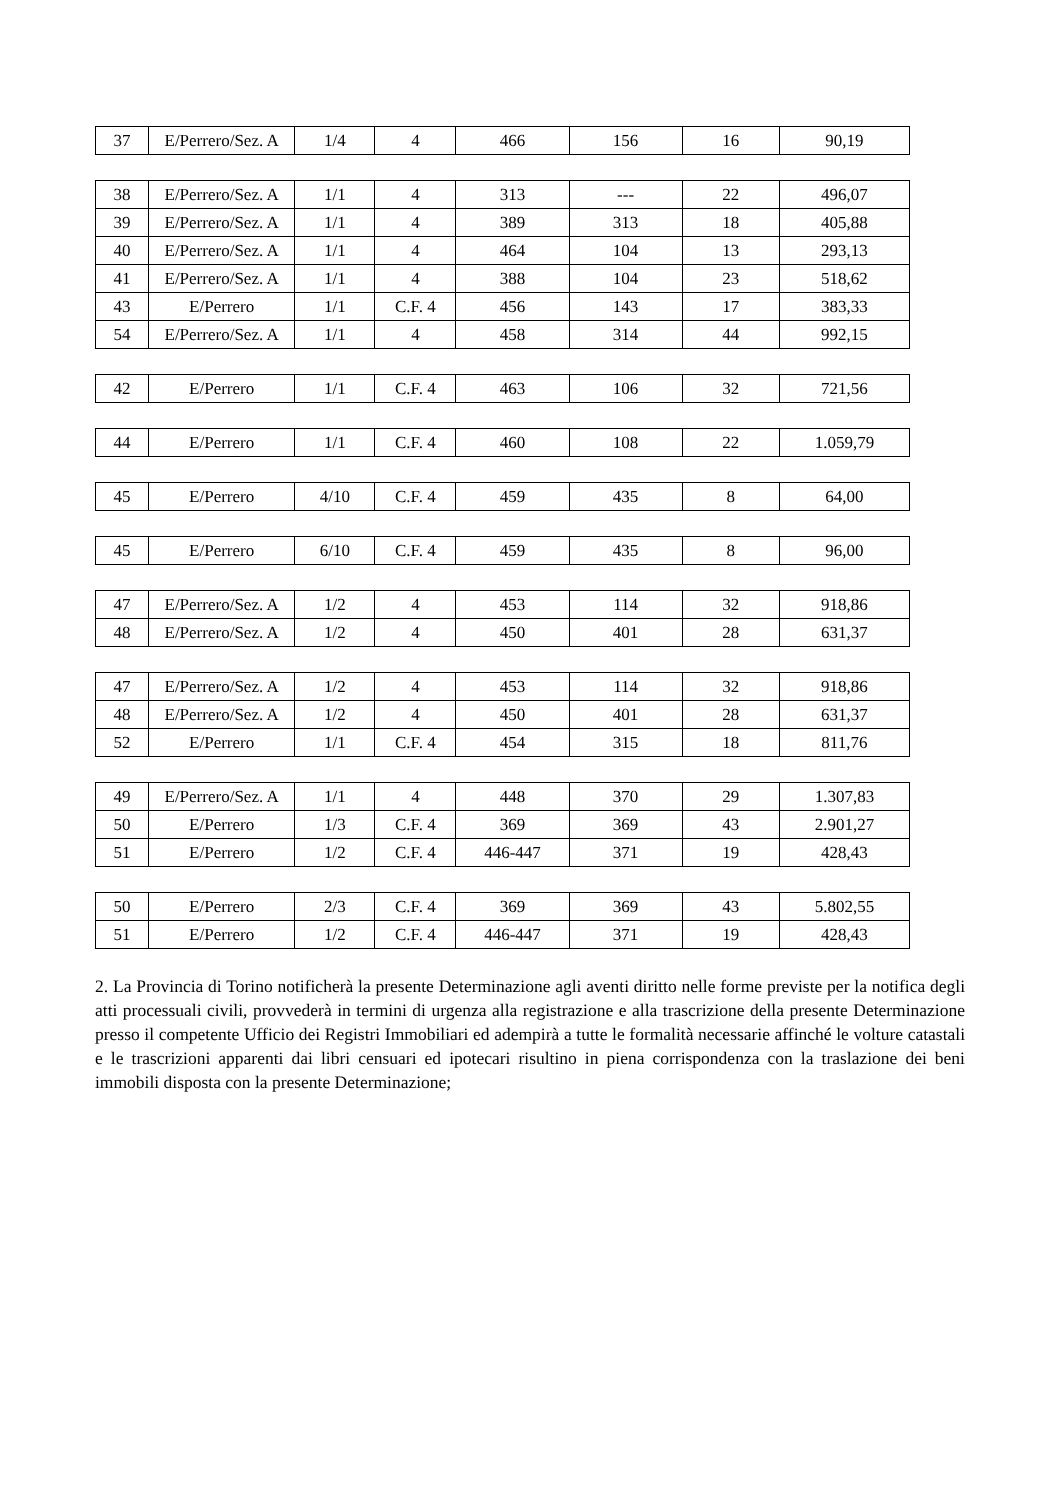| 37 | E/Perrero/Sez. A | 1/4 | 4 | 466 | 156 | 16 | 90,19 |
| 38 | E/Perrero/Sez. A | 1/1 | 4 | 313 | --- | 22 | 496,07 |
| 39 | E/Perrero/Sez. A | 1/1 | 4 | 389 | 313 | 18 | 405,88 |
| 40 | E/Perrero/Sez. A | 1/1 | 4 | 464 | 104 | 13 | 293,13 |
| 41 | E/Perrero/Sez. A | 1/1 | 4 | 388 | 104 | 23 | 518,62 |
| 43 | E/Perrero | 1/1 | C.F. 4 | 456 | 143 | 17 | 383,33 |
| 54 | E/Perrero/Sez. A | 1/1 | 4 | 458 | 314 | 44 | 992,15 |
| 42 | E/Perrero | 1/1 | C.F. 4 | 463 | 106 | 32 | 721,56 |
| 44 | E/Perrero | 1/1 | C.F. 4 | 460 | 108 | 22 | 1.059,79 |
| 45 | E/Perrero | 4/10 | C.F. 4 | 459 | 435 | 8 | 64,00 |
| 45 | E/Perrero | 6/10 | C.F. 4 | 459 | 435 | 8 | 96,00 |
| 47 | E/Perrero/Sez. A | 1/2 | 4 | 453 | 114 | 32 | 918,86 |
| 48 | E/Perrero/Sez. A | 1/2 | 4 | 450 | 401 | 28 | 631,37 |
| 47 | E/Perrero/Sez. A | 1/2 | 4 | 453 | 114 | 32 | 918,86 |
| 48 | E/Perrero/Sez. A | 1/2 | 4 | 450 | 401 | 28 | 631,37 |
| 52 | E/Perrero | 1/1 | C.F. 4 | 454 | 315 | 18 | 811,76 |
| 49 | E/Perrero/Sez. A | 1/1 | 4 | 448 | 370 | 29 | 1.307,83 |
| 50 | E/Perrero | 1/3 | C.F. 4 | 369 | 369 | 43 | 2.901,27 |
| 51 | E/Perrero | 1/2 | C.F. 4 | 446-447 | 371 | 19 | 428,43 |
| 50 | E/Perrero | 2/3 | C.F. 4 | 369 | 369 | 43 | 5.802,55 |
| 51 | E/Perrero | 1/2 | C.F. 4 | 446-447 | 371 | 19 | 428,43 |
2. La Provincia di Torino notificherà la presente Determinazione agli aventi diritto nelle forme previste per la notifica degli atti processuali civili, provvederà in termini di urgenza alla registrazione e alla trascrizione della presente Determinazione presso il competente Ufficio dei Registri Immobiliari ed adempirà a tutte le formalità necessarie affinché le volture catastali e le trascrizioni apparenti dai libri censuari ed ipotecari risultino in piena corrispondenza con la traslazione dei beni immobili disposta con la presente Determinazione;